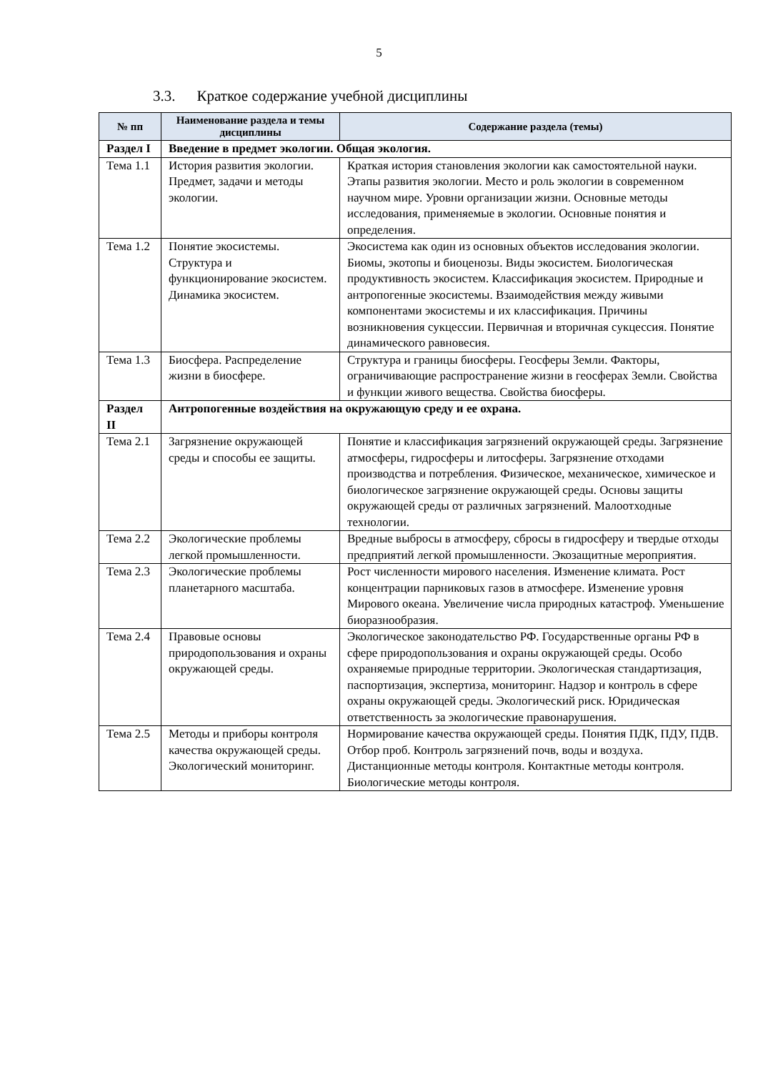5
3.3. Краткое содержание учебной дисциплины
| № пп | Наименование раздела и темы дисциплины | Содержание раздела (темы) |
| --- | --- | --- |
| Раздел I | Введение в предмет экологии. Общая экология. | |
| Тема 1.1 | История развития экологии. Предмет, задачи и методы экологии. | Краткая история становления экологии как самостоятельной науки. Этапы развития экологии. Место и роль экологии в современном научном мире. Уровни организации жизни. Основные методы исследования, применяемые в экологии. Основные понятия и определения. |
| Тема 1.2 | Понятие экосистемы. Структура и функционирование экосистем. Динамика экосистем. | Экосистема как один из основных объектов исследования экологии. Биомы, экотопы и биоценозы. Виды экосистем. Биологическая продуктивность экосистем. Классификация экосистем. Природные и антропогенные экосистемы. Взаимодействия между живыми компонентами экосистемы и их классификация. Причины возникновения сукцессии. Первичная и вторичная сукцессия. Понятие динамического равновесия. |
| Тема 1.3 | Биосфера. Распределение жизни в биосфере. | Структура и границы биосферы. Геосферы Земли. Факторы, ограничивающие распространение жизни в геосферах Земли. Свойства и функции живого вещества. Свойства биосферы. |
| Раздел II | Антропогенные воздействия на окружающую среду и ее охрана. | |
| Тема 2.1 | Загрязнение окружающей среды и способы ее защиты. | Понятие и классификация загрязнений окружающей среды. Загрязнение атмосферы, гидросферы и литосферы. Загрязнение отходами производства и потребления. Физическое, механическое, химическое и биологическое загрязнение окружающей среды. Основы защиты окружающей среды от различных загрязнений. Малоотходные технологии. |
| Тема 2.2 | Экологические проблемы легкой промышленности. | Вредные выбросы в атмосферу, сбросы в гидросферу и твердые отходы предприятий легкой промышленности. Экозащитные мероприятия. |
| Тема 2.3 | Экологические проблемы планетарного масштаба. | Рост численности мирового населения. Изменение климата. Рост концентрации парниковых газов в атмосфере. Изменение уровня Мирового океана. Увеличение числа природных катастроф. Уменьшение биоразнообразия. |
| Тема 2.4 | Правовые основы природопользования и охраны окружающей среды. | Экологическое законодательство РФ. Государственные органы РФ в сфере природопользования и охраны окружающей среды. Особо охраняемые природные территории. Экологическая стандартизация, паспортизация, экспертиза, мониторинг. Надзор и контроль в сфере охраны окружающей среды. Экологический риск. Юридическая ответственность за экологические правонарушения. |
| Тема 2.5 | Методы и приборы контроля качества окружающей среды. Экологический мониторинг. | Нормирование качества окружающей среды. Понятия ПДК, ПДУ, ПДВ. Отбор проб. Контроль загрязнений почв, воды и воздуха. Дистанционные методы контроля. Контактные методы контроля. Биологические методы контроля. |